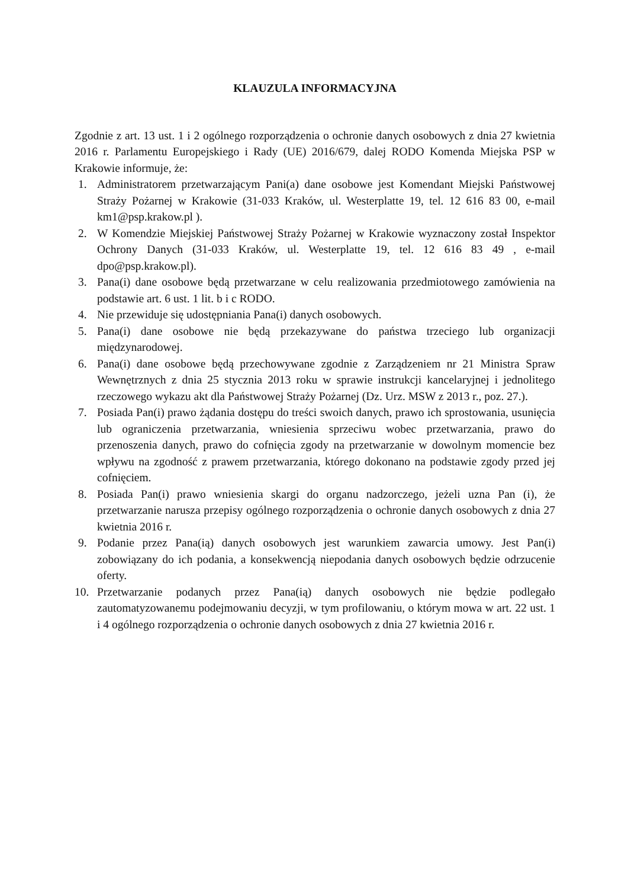KLAUZULA INFORMACYJNA
Zgodnie z art. 13 ust. 1 i 2 ogólnego rozporządzenia o ochronie danych osobowych z dnia 27 kwietnia 2016 r. Parlamentu Europejskiego i Rady (UE) 2016/679, dalej RODO Komenda Miejska PSP w Krakowie informuje, że:
1. Administratorem przetwarzającym Pani(a) dane osobowe jest Komendant Miejski Państwowej Straży Pożarnej w Krakowie (31-033 Kraków, ul. Westerplatte 19, tel. 12 616 83 00, e-mail km1@psp.krakow.pl ).
2. W Komendzie Miejskiej Państwowej Straży Pożarnej w Krakowie wyznaczony został Inspektor Ochrony Danych (31-033 Kraków, ul. Westerplatte 19, tel. 12 616 83 49 , e-mail dpo@psp.krakow.pl).
3. Pana(i) dane osobowe będą przetwarzane w celu realizowania przedmiotowego zamówienia na podstawie art. 6 ust. 1 lit. b i c RODO.
4. Nie przewiduje się udostępniania Pana(i) danych osobowych.
5. Pana(i) dane osobowe nie będą przekazywane do państwa trzeciego lub organizacji międzynarodowej.
6. Pana(i) dane osobowe będą przechowywane zgodnie z Zarządzeniem nr 21 Ministra Spraw Wewnętrznych z dnia 25 stycznia 2013 roku w sprawie instrukcji kancelaryjnej i jednolitego rzeczowego wykazu akt dla Państwowej Straży Pożarnej (Dz. Urz. MSW z 2013 r., poz. 27.).
7. Posiada Pan(i) prawo żądania dostępu do treści swoich danych, prawo ich sprostowania, usunięcia lub ograniczenia przetwarzania, wniesienia sprzeciwu wobec przetwarzania, prawo do przenoszenia danych, prawo do cofnięcia zgody na przetwarzanie w dowolnym momencie bez wpływu na zgodność z prawem przetwarzania, którego dokonano na podstawie zgody przed jej cofnięciem.
8. Posiada Pan(i) prawo wniesienia skargi do organu nadzorczego, jeżeli uzna Pan (i), że przetwarzanie narusza przepisy ogólnego rozporządzenia o ochronie danych osobowych z dnia 27 kwietnia 2016 r.
9. Podanie przez Pana(ią) danych osobowych jest warunkiem zawarcia umowy. Jest Pan(i) zobowiązany do ich podania, a konsekwencją niepodania danych osobowych będzie odrzucenie oferty.
10. Przetwarzanie podanych przez Pana(ią) danych osobowych nie będzie podlegało zautomatyzowanemu podejmowaniu decyzji, w tym profilowaniu, o którym mowa w art. 22 ust. 1 i 4 ogólnego rozporządzenia o ochronie danych osobowych z dnia 27 kwietnia 2016 r.